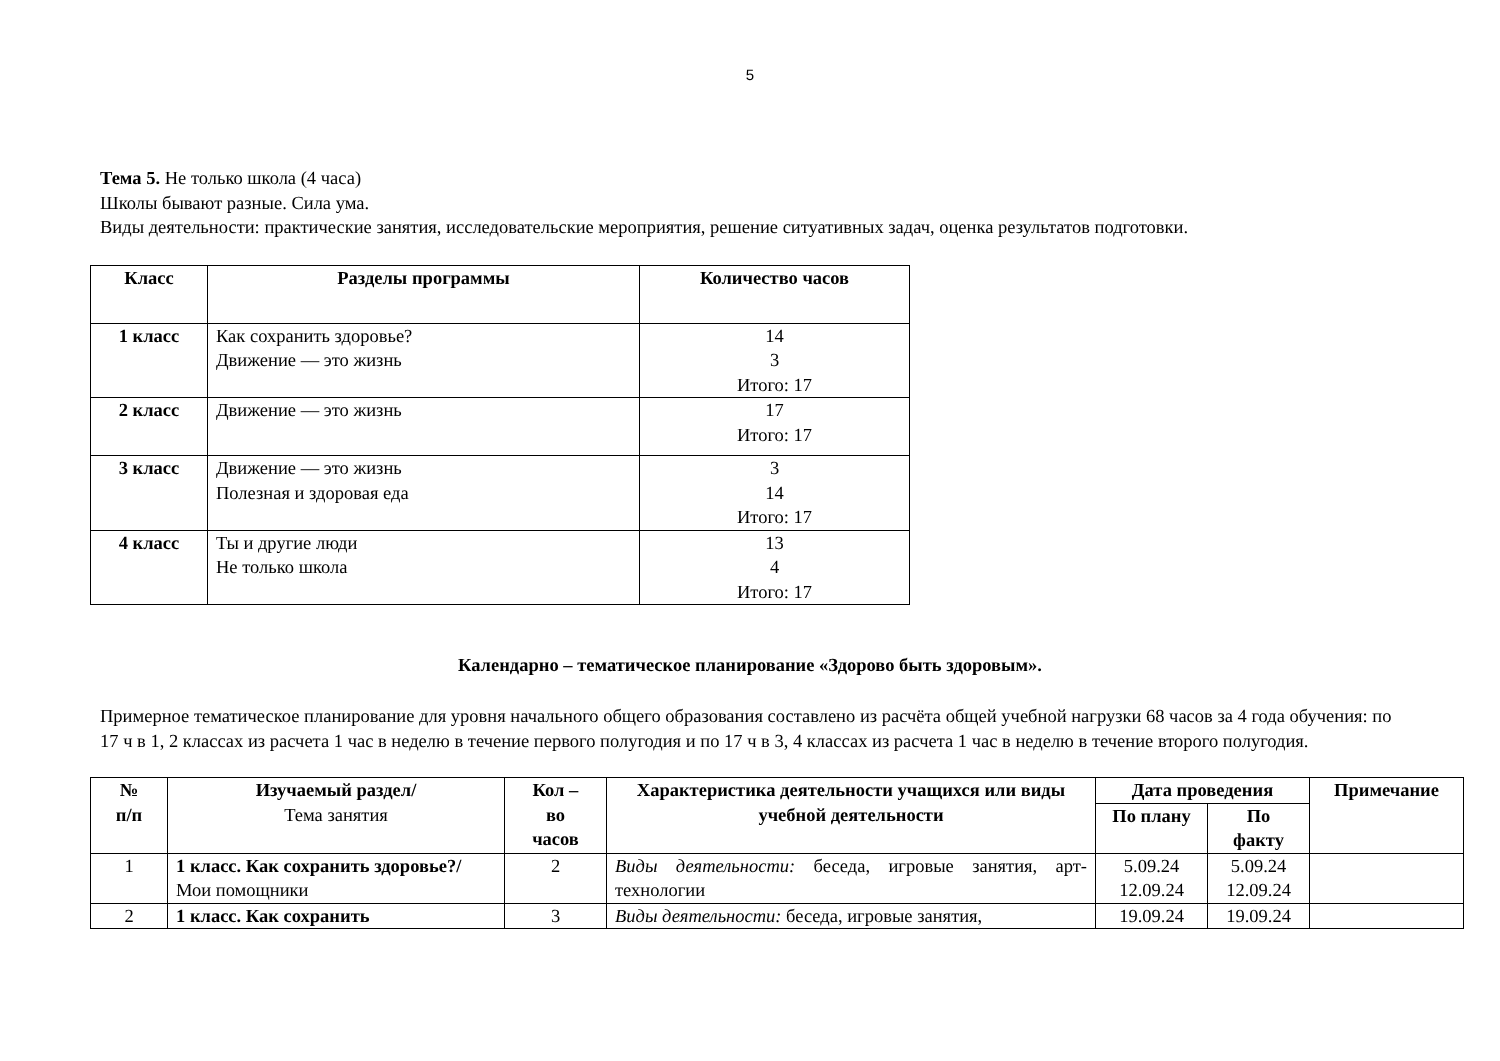5
Тема 5. Не только школа (4 часа)
Школы бывают разные. Сила ума.
Виды деятельности: практические занятия, исследовательские мероприятия, решение ситуативных задач, оценка результатов подготовки.
| Класс | Разделы программы | Количество часов |
| --- | --- | --- |
| 1 класс | Как сохранить здоровье? Движение — это жизнь | 14 3 Итого: 17 |
| 2 класс | Движение — это жизнь | 17 Итого: 17 |
| 3 класс | Движение — это жизнь Полезная и здоровая еда | 3 14 Итого: 17 |
| 4 класс | Ты и другие люди Не только школа | 13 4 Итого: 17 |
Календарно – тематическое планирование «Здорово быть здоровым».
Примерное тематическое планирование для уровня начального общего образования составлено из расчёта общей учебной нагрузки 68 часов за 4 года обучения: по 17 ч в 1, 2 классах из расчета 1 час в неделю в течение первого полугодия и по 17 ч в 3, 4 классах из расчета 1 час в неделю в течение второго полугодия.
| № п/п | Изучаемый раздел/ Тема занятия | Кол – во часов | Характеристика деятельности учащихся или виды учебной деятельности | Дата проведения | | Примечание |
| --- | --- | --- | --- | --- | --- | --- |
| | | | | По плану | По факту | |
| 1 | 1 класс. Как сохранить здоровье?/ Мои помощники | 2 | Виды деятельности: беседа, игровые занятия, арт-технологии | 5.09.24 12.09.24 | 5.09.24 12.09.24 | |
| 2 | 1 класс. Как сохранить | 3 | Виды деятельности: беседа, игровые занятия, | 19.09.24 | 19.09.24 | |